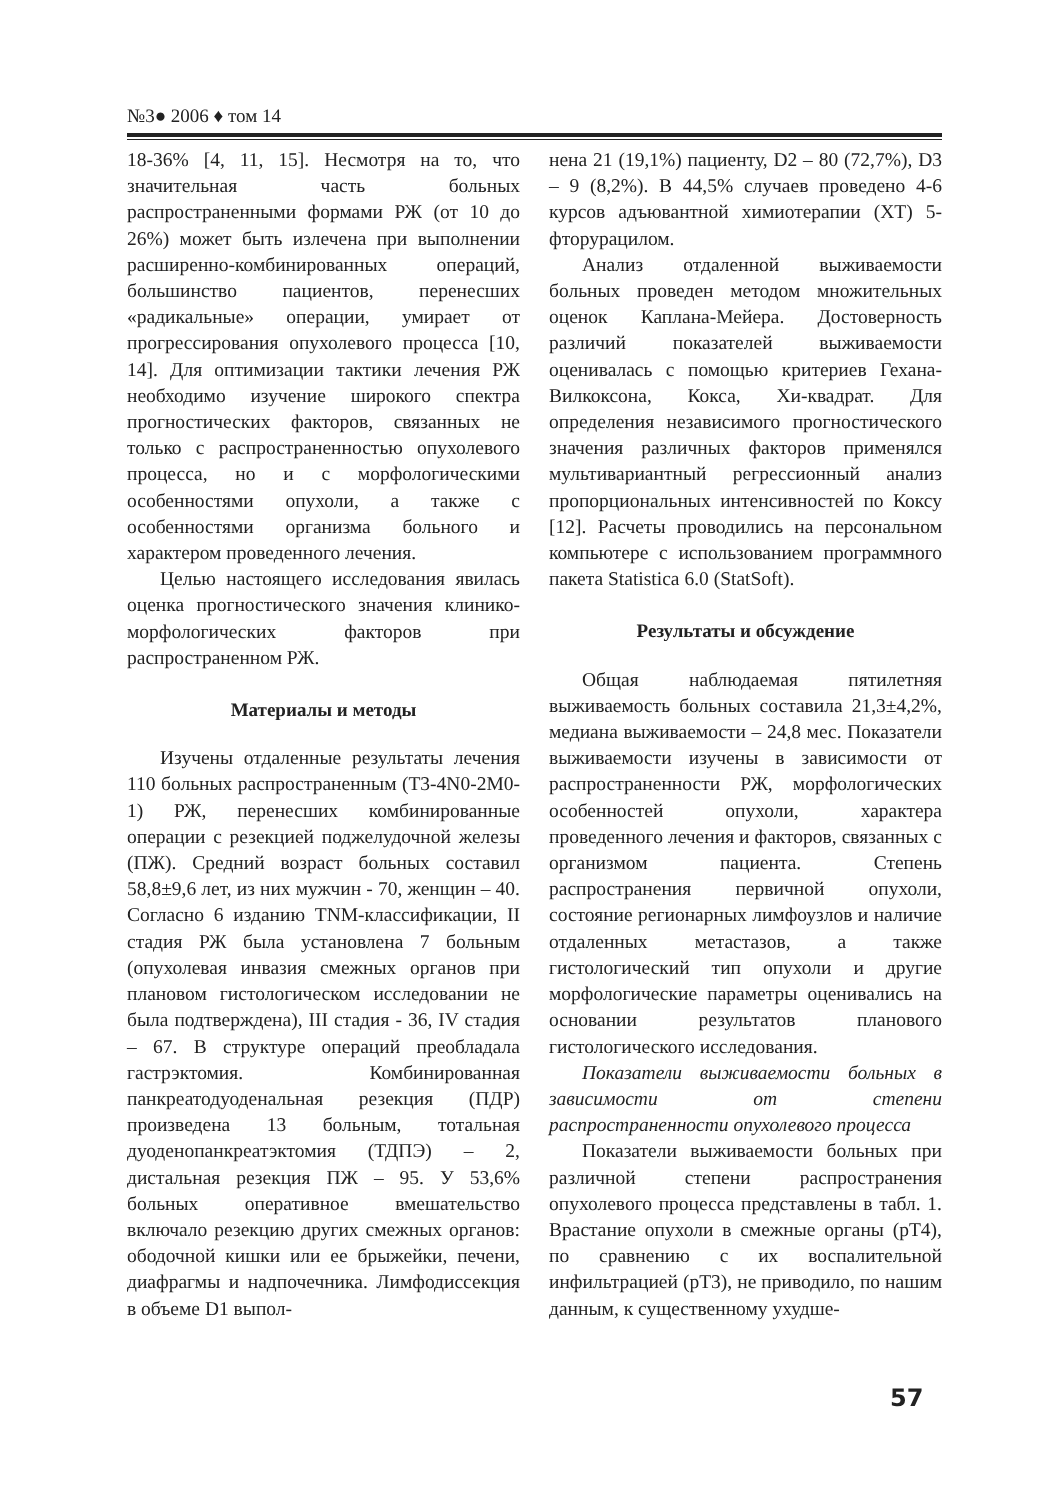№3● 2006 ♦ том 14
18-36% [4, 11, 15]. Несмотря на то, что значительная часть больных распространенными формами РЖ (от 10 до 26%) может быть излечена при выполнении расширенно-комбинированных операций, большинство пациентов, перенесших «радикальные» операции, умирает от прогрессирования опухолевого процесса [10, 14]. Для оптимизации тактики лечения РЖ необходимо изучение широкого спектра прогностических факторов, связанных не только с распространенностью опухолевого процесса, но и с морфологическими особенностями опухоли, а также с особенностями организма больного и характером проведенного лечения.
Целью настоящего исследования явилась оценка прогностического значения клинико-морфологических факторов при распространенном РЖ.
Материалы и методы
Изучены отдаленные результаты лечения 110 больных распространенным (Т3-4N0-2M0-1) РЖ, перенесших комбинированные операции с резекцией поджелудочной железы (ПЖ). Средний возраст больных составил 58,8±9,6 лет, из них мужчин - 70, женщин – 40. Согласно 6 изданию TNM-классификации, II стадия РЖ была установлена 7 больным (опухолевая инвазия смежных органов при плановом гистологическом исследовании не была подтверждена), III стадия - 36, IV стадия – 67. В структуре операций преобладала гастрэктомия. Комбинированная панкреатодуоденальная резекция (ПДР) произведена 13 больным, тотальная дуоденопанкреатэктомия (ТДПЭ) – 2, дистальная резекция ПЖ – 95. У 53,6% больных оперативное вмешательство включало резекцию других смежных органов: ободочной кишки или ее брыжейки, печени, диафрагмы и надпочечника. Лимфодиссекция в объеме D1 выпол-
нена 21 (19,1%) пациенту, D2 – 80 (72,7%), D3 – 9 (8,2%). В 44,5% случаев проведено 4-6 курсов адъювантной химиотерапии (ХТ) 5-фторурацилом.
Анализ отдаленной выживаемости больных проведен методом множительных оценок Каплана-Мейера. Достоверность различий показателей выживаемости оценивалась с помощью критериев Гехана-Вилкоксона, Кокса, Хи-квадрат. Для определения независимого прогностического значения различных факторов применялся мультивариантный регрессионный анализ пропорциональных интенсивностей по Коксу [12]. Расчеты проводились на персональном компьютере с использованием программного пакета Statistica 6.0 (StatSoft).
Результаты и обсуждение
Общая наблюдаемая пятилетняя выживаемость больных составила 21,3±4,2%, медиана выживаемости – 24,8 мес. Показатели выживаемости изучены в зависимости от распространенности РЖ, морфологических особенностей опухоли, характера проведенного лечения и факторов, связанных с организмом пациента. Степень распространения первичной опухоли, состояние регионарных лимфоузлов и наличие отдаленных метастазов, а также гистологический тип опухоли и другие морфологические параметры оценивались на основании результатов планового гистологического исследования.
Показатели выживаемости больных в зависимости от степени распространенности опухолевого процесса
Показатели выживаемости больных при различной степени распространения опухолевого процесса представлены в табл. 1. Врастание опухоли в смежные органы (pT4), по сравнению с их воспалительной инфильтрацией (pT3), не приводило, по нашим данным, к существенному ухудше-
57